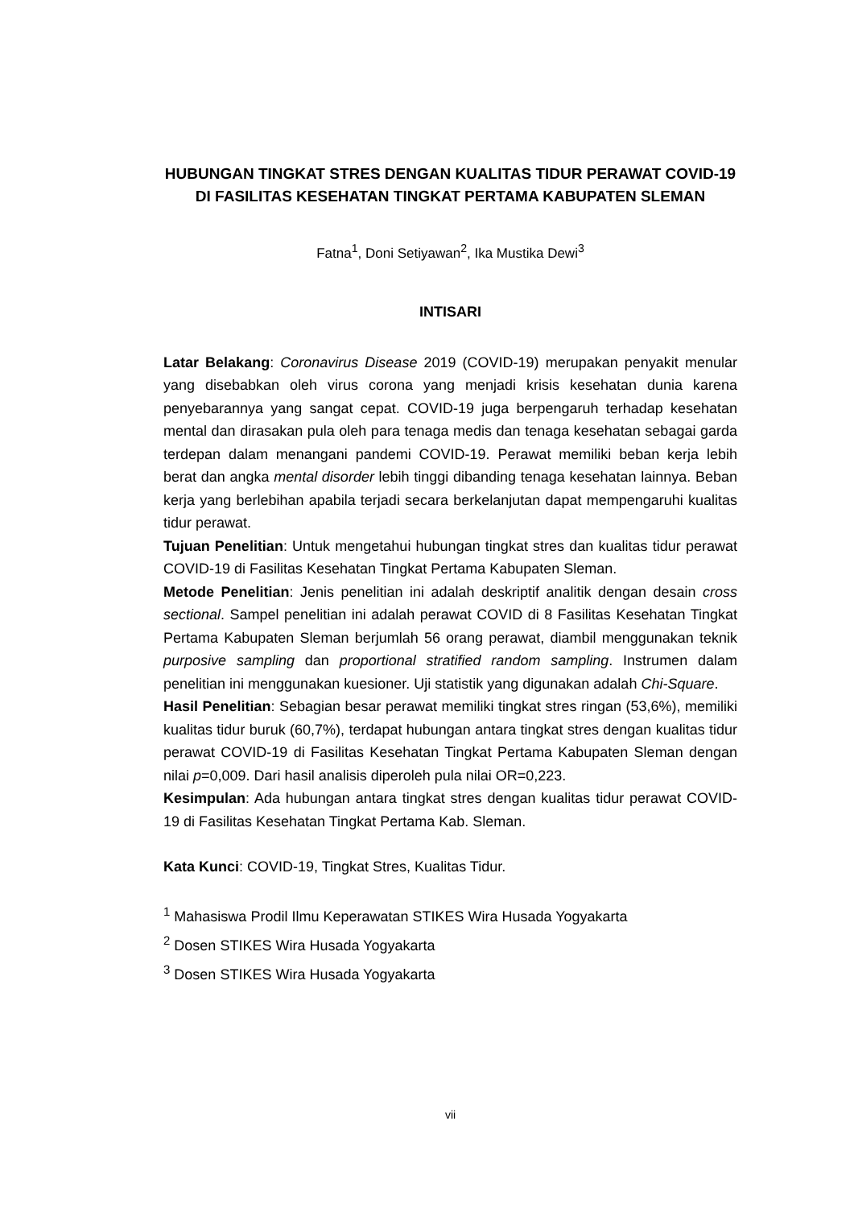HUBUNGAN TINGKAT STRES DENGAN KUALITAS TIDUR PERAWAT COVID-19 DI FASILITAS KESEHATAN TINGKAT PERTAMA KABUPATEN SLEMAN
Fatna<sup>1</sup>, Doni Setiyawan<sup>2</sup>, Ika Mustika Dewi<sup>3</sup>
INTISARI
Latar Belakang: Coronavirus Disease 2019 (COVID-19) merupakan penyakit menular yang disebabkan oleh virus corona yang menjadi krisis kesehatan dunia karena penyebarannya yang sangat cepat. COVID-19 juga berpengaruh terhadap kesehatan mental dan dirasakan pula oleh para tenaga medis dan tenaga kesehatan sebagai garda terdepan dalam menangani pandemi COVID-19. Perawat memiliki beban kerja lebih berat dan angka mental disorder lebih tinggi dibanding tenaga kesehatan lainnya. Beban kerja yang berlebihan apabila terjadi secara berkelanjutan dapat mempengaruhi kualitas tidur perawat.
Tujuan Penelitian: Untuk mengetahui hubungan tingkat stres dan kualitas tidur perawat COVID-19 di Fasilitas Kesehatan Tingkat Pertama Kabupaten Sleman.
Metode Penelitian: Jenis penelitian ini adalah deskriptif analitik dengan desain cross sectional. Sampel penelitian ini adalah perawat COVID di 8 Fasilitas Kesehatan Tingkat Pertama Kabupaten Sleman berjumlah 56 orang perawat, diambil menggunakan teknik purposive sampling dan proportional stratified random sampling. Instrumen dalam penelitian ini menggunakan kuesioner. Uji statistik yang digunakan adalah Chi-Square.
Hasil Penelitian: Sebagian besar perawat memiliki tingkat stres ringan (53,6%), memiliki kualitas tidur buruk (60,7%), terdapat hubungan antara tingkat stres dengan kualitas tidur perawat COVID-19 di Fasilitas Kesehatan Tingkat Pertama Kabupaten Sleman dengan nilai p=0,009. Dari hasil analisis diperoleh pula nilai OR=0,223.
Kesimpulan: Ada hubungan antara tingkat stres dengan kualitas tidur perawat COVID-19 di Fasilitas Kesehatan Tingkat Pertama Kab. Sleman.
Kata Kunci: COVID-19, Tingkat Stres, Kualitas Tidur.
<sup>1</sup> Mahasiswa Prodil Ilmu Keperawatan STIKES Wira Husada Yogyakarta
<sup>2</sup> Dosen STIKES Wira Husada Yogyakarta
<sup>3</sup> Dosen STIKES Wira Husada Yogyakarta
vii